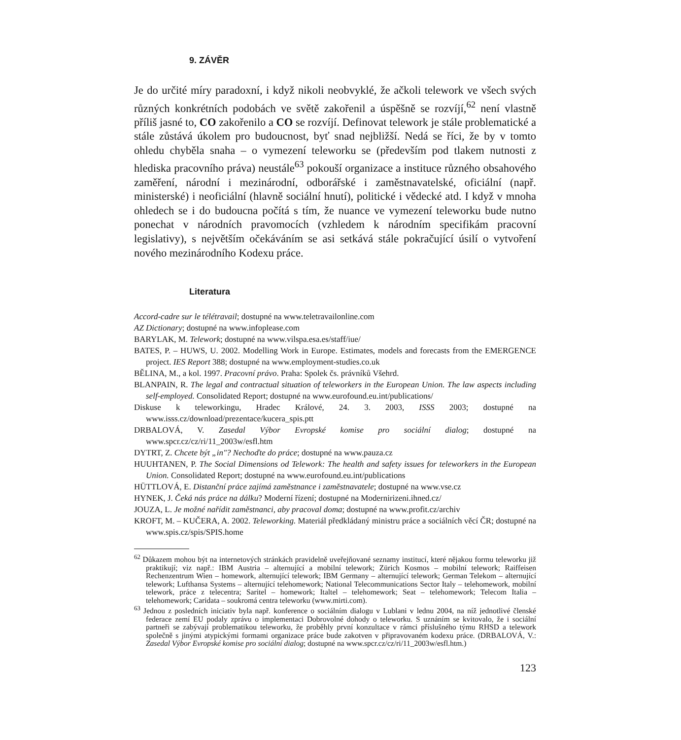9. ZÁVĚR
Je do určité míry paradoxní, i když nikoli neobvyklé, že ačkoli telework ve všech svých různých konkrétních podobách ve světě zakořenil a úspěšně se rozvíjí,<sup>62</sup> není vlastně příliš jasné to, CO zakořenilo a CO se rozvíjí. Definovat telework je stále problematické a stále zůstává úkolem pro budoucnost, byť snad nejbližší. Nedá se říci, že by v tomto ohledu chyběla snaha – o vymezení teleworku se (především pod tlakem nutnosti z hlediska pracovního práva) neustále<sup>63</sup> pokouší organizace a instituce různého obsahového zaměření, národní i mezinárodní, odborářské i zaměstnavatelské, oficiální (např. ministerské) i neoficiální (hlavně sociální hnutí), politické i vědecké atd. I když v mnoha ohledech se i do budoucna počítá s tím, že nuance ve vymezení teleworku bude nutno ponechat v národních pravomocích (vzhledem k národním specifikám pracovní legislativy), s největším očekáváním se asi setkává stále pokračující úsilí o vytvoření nového mezinárodního Kodexu práce.
Literatura
Accord-cadre sur le télétravail; dostupné na www.teletravailonline.com
AZ Dictionary; dostupné na www.infoplease.com
BARYLAK, M. Telework; dostupné na www.vilspa.esa.es/staff/iue/
BATES, P. – HUWS, U. 2002. Modelling Work in Europe. Estimates, models and forecasts from the EMERGENCE project. IES Report 388; dostupné na www.employment-studies.co.uk
BĚLINA, M., a kol. 1997. Pracovní právo. Praha: Spolek čs. právníků Všehrd.
BLANPAIN, R. The legal and contractual situation of teleworkers in the European Union. The law aspects including self-employed. Consolidated Report; dostupné na www.eurofound.eu.int/publications/
Diskuse k teleworkingu, Hradec Králové, 24. 3. 2003, ISSS 2003; dostupné na www.isss.cz/download/prezentace/kucera_spis.ptt
DRBALOVÁ, V. Zasedal Výbor Evropské komise pro sociální dialog; dostupné na www.spcr.cz/cz/ri/11_2003w/esfl.htm
DYTRT, Z. Chcete být „in"? Nechoďte do práce; dostupné na www.pauza.cz
HUUHTANEN, P. The Social Dimensions od Telework: The health and safety issues for teleworkers in the European Union. Consolidated Report; dostupné na www.eurofound.eu.int/publications
HÜTTLOVÁ, E. Distanční práce zajímá zaměstnance i zaměstnavatele; dostupné na www.vse.cz
HYNEK, J. Čeká nás práce na dálku? Moderní řízení; dostupné na Modernirizeni.ihned.cz/
JOUZA, L. Je možné nařídit zaměstnanci, aby pracoval doma; dostupné na www.profit.cz/archiv
KROFT, M. – KUČERA, A. 2002. Teleworking. Materiál předkládaný ministru práce a sociálních věcí ČR; dostupné na www.spis.cz/spis/SPIS.home
<sup>62</sup> Důkazem mohou být na internetových stránkách pravidelně uveřejňované seznamy institucí, které nějakou formu teleworku již praktikují; viz např.: IBM Austria – alternující a mobilní telework; Zürich Kosmos – mobilní telework; Raiffeisen Rechenzentrum Wien – homework, alternující telework; IBM Germany – alternující telework; German Telekom – alternující telework; Lufthansa Systems – alternující telehomework; National Telecommunications Sector Italy – telehomework, mobilní telework, práce z telecentra; Saritel – homework; Italtel – telehomework; Seat – telehomework; Telecom Italia – telehomework; Caridata – soukromá centra teleworku (www.mirti.com).
<sup>63</sup> Jednou z posledních iniciativ byla např. konference o sociálním dialogu v Lublani v lednu 2004, na níž jednotlivé členské federace zemí EU podaly zprávu o implementaci Dobrovolné dohody o teleworku. S uznáním se kvitovalo, že i sociální partneři se zabývají problematikou teleworku, že proběhly první konzultace v rámci příslušného týmu RHSD a telework společně s jinými atypickými formami organizace práce bude zakotven v připravovaném kodexu práce. (DRBALOVÁ, V.: Zasedal Výbor Evropské komise pro sociální dialog; dostupné na www.spcr.cz/cz/ri/11_2003w/esfl.htm.)
123